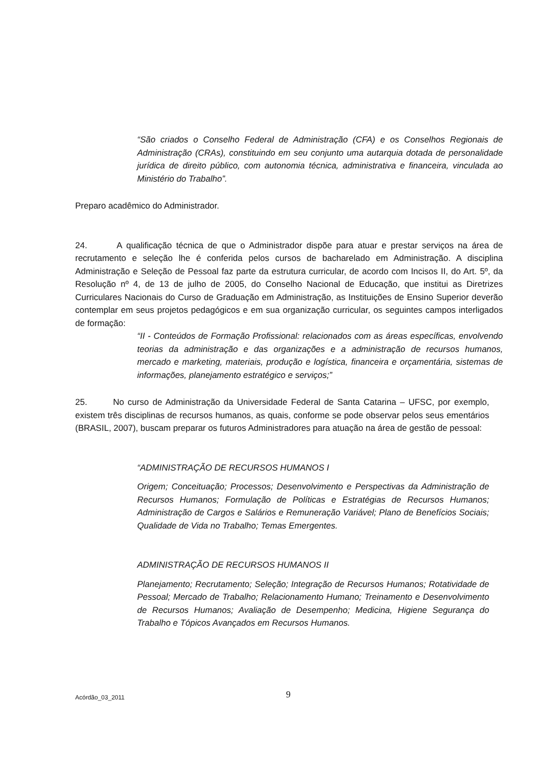“São criados o Conselho Federal de Administração (CFA) e os Conselhos Regionais de Administração (CRAs), constituindo em seu conjunto uma autarquia dotada de personalidade jurídica de direito público, com autonomia técnica, administrativa e financeira, vinculada ao Ministério do Trabalho”.
Preparo acadêmico do Administrador.
24. A qualificação técnica de que o Administrador dispõe para atuar e prestar serviços na área de recrutamento e seleção lhe é conferida pelos cursos de bacharelado em Administração. A disciplina Administração e Seleção de Pessoal faz parte da estrutura curricular, de acordo com Incisos II, do Art. 5º, da Resolução nº 4, de 13 de julho de 2005, do Conselho Nacional de Educação, que institui as Diretrizes Curriculares Nacionais do Curso de Graduação em Administração, as Instituições de Ensino Superior deverão contemplar em seus projetos pedagógicos e em sua organização curricular, os seguintes campos interligados de formação:
“II - Conteúdos de Formação Profissional: relacionados com as áreas específicas, envolvendo teorias da administração e das organizações e a administração de recursos humanos, mercado e marketing, materiais, produção e logística, financeira e orçamentária, sistemas de informações, planejamento estratégico e serviços;”
25. No curso de Administração da Universidade Federal de Santa Catarina – UFSC, por exemplo, existem três disciplinas de recursos humanos, as quais, conforme se pode observar pelos seus ementários (BRASIL, 2007), buscam preparar os futuros Administradores para atuação na área de gestão de pessoal:
“ADMINISTRAÇÃO DE RECURSOS HUMANOS I
Origem; Conceituação; Processos; Desenvolvimento e Perspectivas da Administração de Recursos Humanos; Formulação de Políticas e Estratégias de Recursos Humanos; Administração de Cargos e Salários e Remuneração Variável; Plano de Benefícios Sociais; Qualidade de Vida no Trabalho; Temas Emergentes.
ADMINISTRAÇÃO DE RECURSOS HUMANOS II
Planejamento; Recrutamento; Seleção; Integração de Recursos Humanos; Rotatividade de Pessoal; Mercado de Trabalho; Relacionamento Humano; Treinamento e Desenvolvimento de Recursos Humanos; Avaliação de Desempenho; Medicina, Higiene Segurança do Trabalho e Tópicos Avançados em Recursos Humanos.
Acórdão_03_2011 9